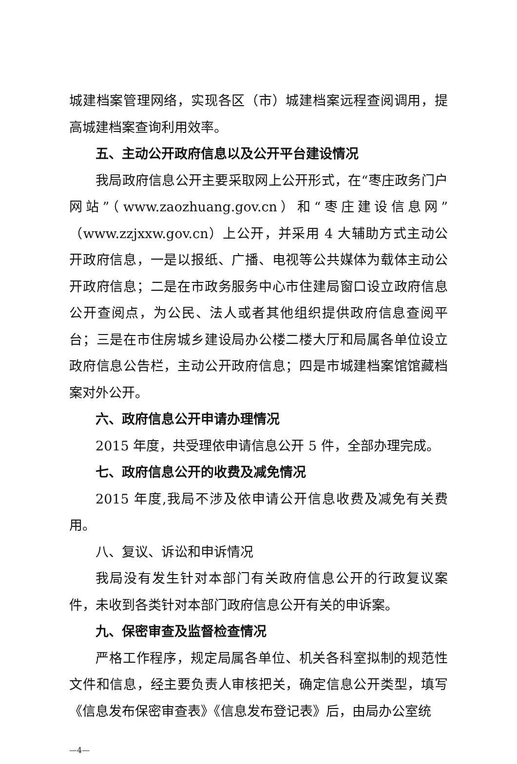城建档案管理网络，实现各区（市）城建档案远程查阅调用，提高城建档案查询利用效率。
五、主动公开政府信息以及公开平台建设情况
我局政府信息公开主要采取网上公开形式，在“枣庄政务门户网站”（www.zaozhuang.gov.cn）和“枣庄建设信息网”（www.zzjxxw.gov.cn）上公开，并采用 4 大辅助方式主动公开政府信息，一是以报纸、广播、电视等公共媒体为载体主动公开政府信息；二是在市政务服务中心市住建局窗口设立政府信息公开查阅点，为公民、法人或者其他组织提供政府信息查阅平台；三是在市住房城乡建设局办公楼二楼大厅和局属各单位设立政府信息公告栏，主动公开政府信息；四是市城建档案馆馆藏档案对外公开。
六、政府信息公开申请办理情况
2015 年度，共受理依申请信息公开 5 件，全部办理完成。
七、政府信息公开的收费及减免情况
2015 年度,我局不涉及依申请公开信息收费及减免有关费用。
八、复议、诉讼和申诉情况
我局没有发生针对本部门有关政府信息公开的行政复议案件，未收到各类针对本部门政府信息公开有关的申诉案。
九、保密审查及监督检查情况
严格工作程序，规定局属各单位、机关各科室拟制的规范性文件和信息，经主要负责人审核把关，确定信息公开类型，填写《信息发布保密审查表》《信息发布登记表》后，由局办公室统
—4—